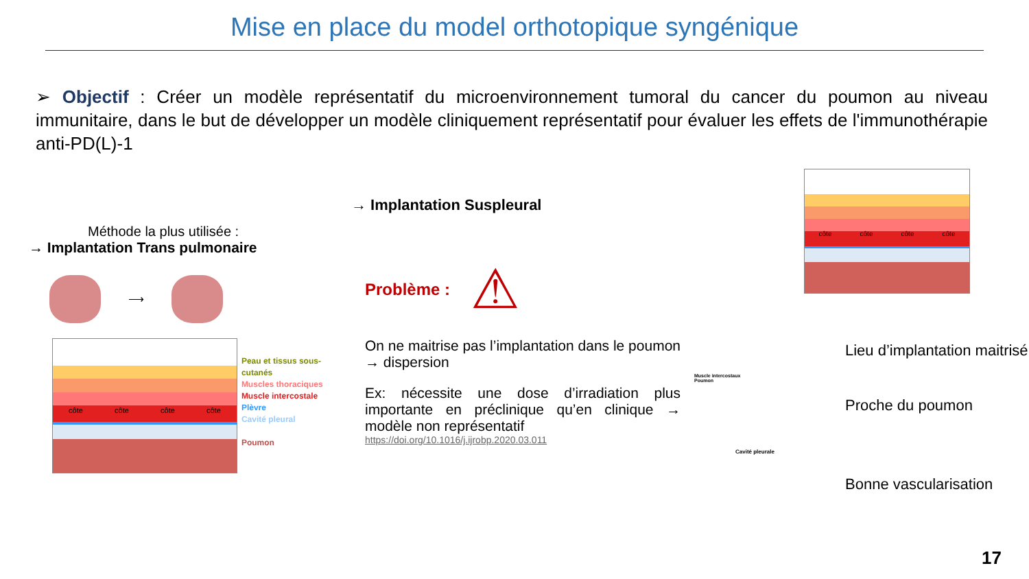Mise en place du model orthotopique syngénique
➢ Objectif : Créer un modèle représentatif du microenvironnement tumoral du cancer du poumon au niveau immunitaire, dans le but de développer un modèle cliniquement représentatif pour évaluer les effets de l'immunothérapie anti-PD(L)-1
Méthode la plus utilisée :
→ Implantation Trans pulmonaire
⟶
côte côte côte côte
Peau et tissus sous-cutanés
Muscles thoraciques
Muscle intercostale
Plèvre
Cavité pleural
Poumon
→ Implantation Suspleural
Problème : ⚠
On ne maitrise pas l’implantation dans le poumon → dispersion
Ex: nécessite une dose d’irradiation plus importante en préclinique qu’en clinique → modèle non représentatif
https://doi.org/10.1016/j.ijrobp.2020.03.011
côte côte côte côte
Lieu d’implantation maitrisé
Muscle intercostaux
Poumon
Proche du poumon
Cavité pleurale
Bonne vascularisation
17